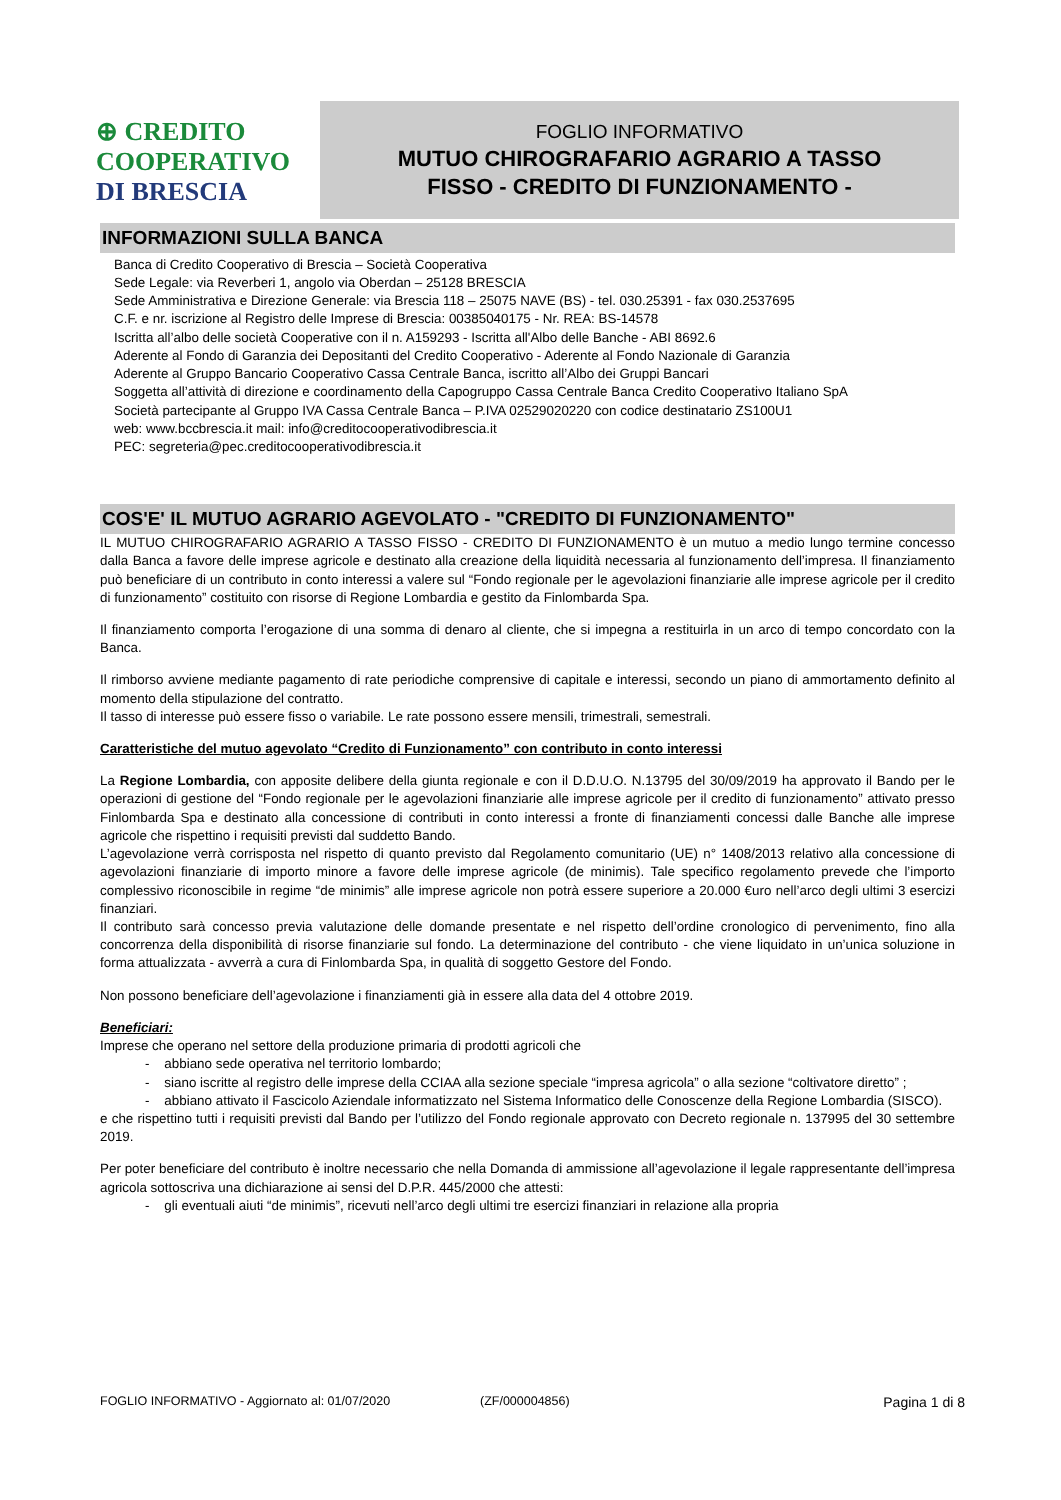⊕ CREDITO
COOPERATIVO
DI BRESCIA
FOGLIO INFORMATIVO
MUTUO CHIROGRAFARIO AGRARIO A TASSO
FISSO - CREDITO DI FUNZIONAMENTO -
INFORMAZIONI SULLA BANCA
Banca di Credito Cooperativo di Brescia – Società Cooperativa
Sede Legale: via Reverberi 1, angolo via Oberdan – 25128 BRESCIA
Sede Amministrativa e Direzione Generale: via Brescia 118 – 25075 NAVE (BS) - tel. 030.25391 - fax 030.2537695
C.F. e nr. iscrizione al Registro delle Imprese di Brescia: 00385040175 - Nr. REA: BS-14578
Iscritta all’albo delle società Cooperative con il n. A159293 - Iscritta all'Albo delle Banche - ABI 8692.6
Aderente al Fondo di Garanzia dei Depositanti del Credito Cooperativo - Aderente al Fondo Nazionale di Garanzia
Aderente al Gruppo Bancario Cooperativo Cassa Centrale Banca, iscritto all’Albo dei Gruppi Bancari
Soggetta all’attività di direzione e coordinamento della Capogruppo Cassa Centrale Banca Credito Cooperativo Italiano SpA
Società partecipante al Gruppo IVA Cassa Centrale Banca – P.IVA 02529020220 con codice destinatario ZS100U1
web: www.bccbrescia.it mail: info@creditocooperativodibrescia.it
PEC: segreteria@pec.creditocooperativodibrescia.it
COS'E' IL MUTUO AGRARIO AGEVOLATO - "CREDITO DI FUNZIONAMENTO"
IL MUTUO CHIROGRAFARIO AGRARIO A TASSO FISSO - CREDITO DI FUNZIONAMENTO è un mutuo a medio lungo termine concesso dalla Banca a favore delle imprese agricole e destinato alla creazione della liquidità necessaria al funzionamento dell’impresa. Il finanziamento può beneficiare di un contributo in conto interessi a valere sul “Fondo regionale per le agevolazioni finanziarie alle imprese agricole per il credito di funzionamento” costituito con risorse di Regione Lombardia e gestito da Finlombarda Spa.
Il finanziamento comporta l’erogazione di una somma di denaro al cliente, che si impegna a restituirla in un arco di tempo concordato con la Banca.
Il rimborso avviene mediante pagamento di rate periodiche comprensive di capitale e interessi, secondo un piano di ammortamento definito al momento della stipulazione del contratto.
Il tasso di interesse può essere fisso o variabile. Le rate possono essere mensili, trimestrali, semestrali.
Caratteristiche del mutuo agevolato “Credito di Funzionamento” con contributo in conto interessi
La Regione Lombardia, con apposite delibere della giunta regionale e con il D.D.U.O. N.13795 del 30/09/2019 ha approvato il Bando per le operazioni di gestione del “Fondo regionale per le agevolazioni finanziarie alle imprese agricole per il credito di funzionamento” attivato presso Finlombarda Spa e destinato alla concessione di contributi in conto interessi a fronte di finanziamenti concessi dalle Banche alle imprese agricole che rispettino i requisiti previsti dal suddetto Bando.
L’agevolazione verrà corrisposta nel rispetto di quanto previsto dal Regolamento comunitario (UE) n° 1408/2013 relativo alla concessione di agevolazioni finanziarie di importo minore a favore delle imprese agricole (de minimis). Tale specifico regolamento prevede che l’importo complessivo riconoscibile in regime “de minimis” alle imprese agricole non potrà essere superiore a 20.000 €uro nell’arco degli ultimi 3 esercizi finanziari.
Il contributo sarà concesso previa valutazione delle domande presentate e nel rispetto dell’ordine cronologico di pervenimento, fino alla concorrenza della disponibilità di risorse finanziarie sul fondo. La determinazione del contributo - che viene liquidato in un’unica soluzione in forma attualizzata - avverrà a cura di Finlombarda Spa, in qualità di soggetto Gestore del Fondo.
Non possono beneficiare dell’agevolazione i finanziamenti già in essere alla data del 4 ottobre 2019.
Beneficiari:
Imprese che operano nel settore della produzione primaria di prodotti agricoli che
- abbiano sede operativa nel territorio lombardo;
- siano iscritte al registro delle imprese della CCIAA alla sezione speciale “impresa agricola” o alla sezione “coltivatore diretto” ;
- abbiano attivato il Fascicolo Aziendale informatizzato nel Sistema Informatico delle Conoscenze della Regione Lombardia (SISCO).
e che rispettino tutti i requisiti previsti dal Bando per l’utilizzo del Fondo regionale approvato con Decreto regionale n. 137995 del 30 settembre 2019.
Per poter beneficiare del contributo è inoltre necessario che nella Domanda di ammissione all’agevolazione il legale rappresentante dell’impresa agricola sottoscriva una dichiarazione ai sensi del D.P.R. 445/2000 che attesti:
- gli eventuali aiuti “de minimis”, ricevuti nell’arco degli ultimi tre esercizi finanziari in relazione alla propria
FOGLIO INFORMATIVO - Aggiornato al: 01/07/2020 (ZF/000004856) Pagina 1 di 8